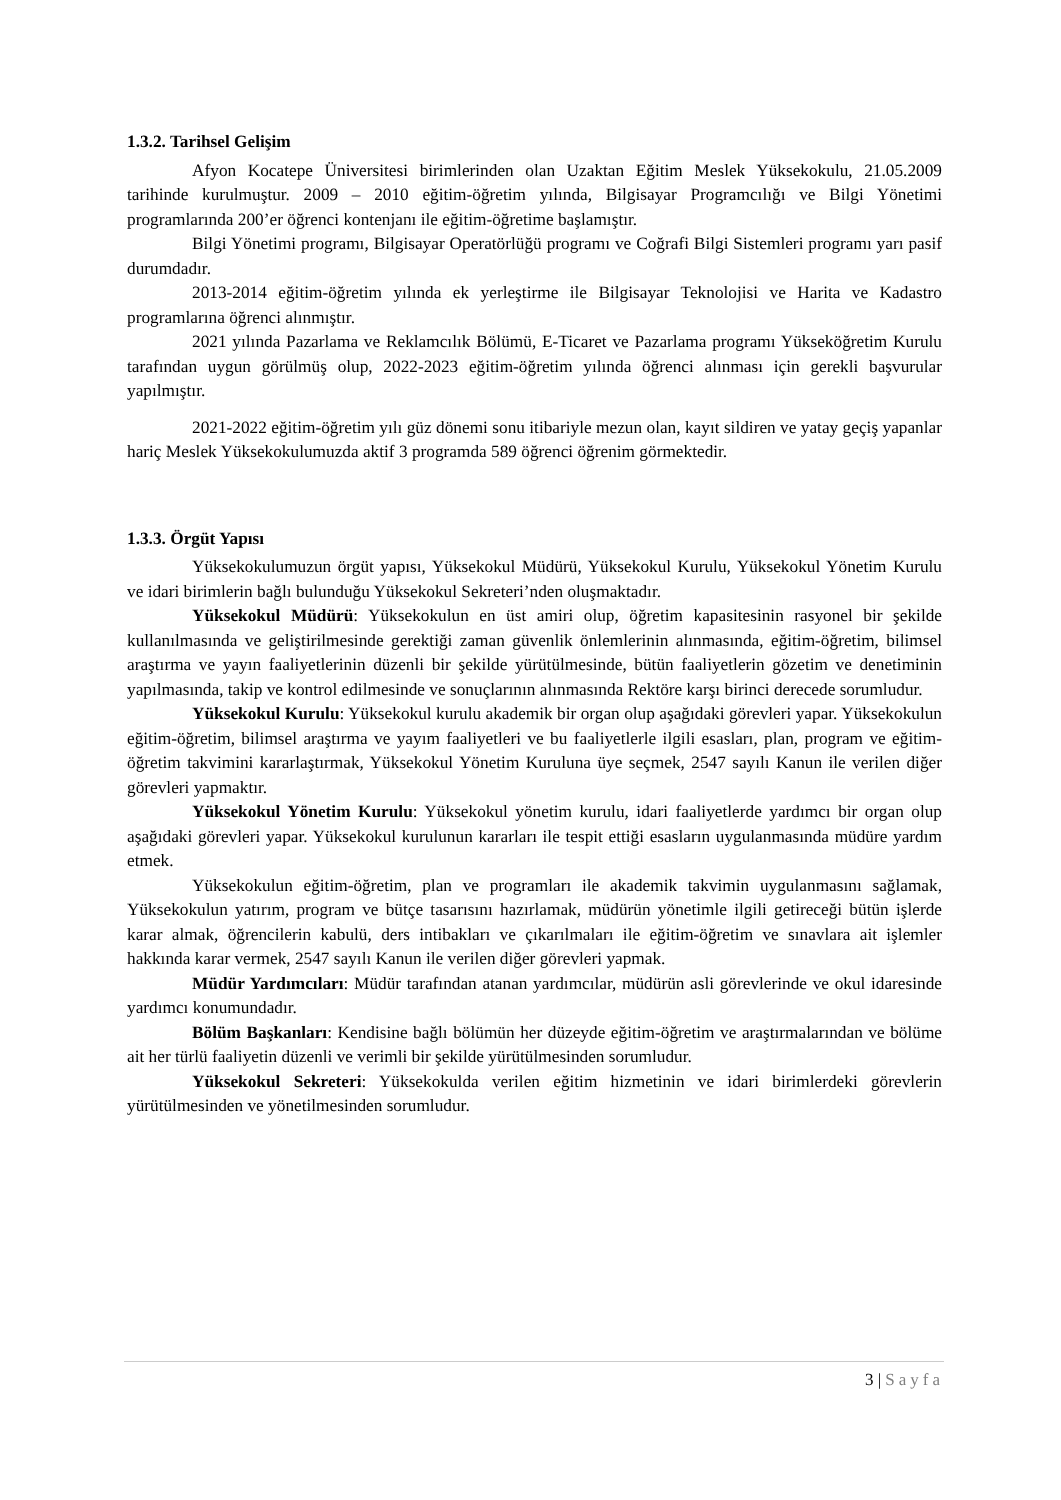1.3.2. Tarihsel Gelişim
Afyon Kocatepe Üniversitesi birimlerinden olan Uzaktan Eğitim Meslek Yüksekokulu, 21.05.2009 tarihinde kurulmuştur. 2009 – 2010 eğitim-öğretim yılında, Bilgisayar Programcılığı ve Bilgi Yönetimi programlarında 200’er öğrenci kontenjanı ile eğitim-öğretime başlamıştır.
Bilgi Yönetimi programı, Bilgisayar Operatörlüğü programı ve Coğrafi Bilgi Sistemleri programı yarı pasif durumdadır.
2013-2014 eğitim-öğretim yılında ek yerleştirme ile Bilgisayar Teknolojisi ve Harita ve Kadastro programlarına öğrenci alınmıştır.
2021 yılında Pazarlama ve Reklamcılık Bölümü, E-Ticaret ve Pazarlama programı Yükseköğretim Kurulu tarafından uygun görülmüş olup, 2022-2023 eğitim-öğretim yılında öğrenci alınması için gerekli başvurular yapılmıştır.
2021-2022 eğitim-öğretim yılı güz dönemi sonu itibariyle mezun olan, kayıt sildiren ve yatay geçiş yapanlar hariç Meslek Yüksekokulumuzda aktif 3 programda 589 öğrenci öğrenim görmektedir.
1.3.3. Örgüt Yapısı
Yüksekokulumuzun örgüt yapısı, Yüksekokul Müdürü, Yüksekokul Kurulu, Yüksekokul Yönetim Kurulu ve idari birimlerin bağlı bulunduğu Yüksekokul Sekreteri’nden oluşmaktadır.
Yüksekokul Müdürü: Yüksekokulun en üst amiri olup, öğretim kapasitesinin rasyonel bir şekilde kullanılmasında ve geliştirilmesinde gerektiği zaman güvenlik önlemlerinin alınmasında, eğitim-öğretim, bilimsel araştırma ve yayın faaliyetlerinin düzenli bir şekilde yürütülmesinde, bütün faaliyetlerin gözetim ve denetiminin yapılmasında, takip ve kontrol edilmesinde ve sonuçlarının alınmasında Rektöre karşı birinci derecede sorumludur.
Yüksekokul Kurulu: Yüksekokul kurulu akademik bir organ olup aşağıdaki görevleri yapar. Yüksekokulun eğitim-öğretim, bilimsel araştırma ve yayım faaliyetleri ve bu faaliyetlerle ilgili esasları, plan, program ve eğitim-öğretim takvimini kararlaştırmak, Yüksekokul Yönetim Kuruluna üye seçmek, 2547 sayılı Kanun ile verilen diğer görevleri yapmaktır.
Yüksekokul Yönetim Kurulu: Yüksekokul yönetim kurulu, idari faaliyetlerde yardımcı bir organ olup aşağıdaki görevleri yapar. Yüksekokul kurulunun kararları ile tespit ettiği esasların uygulanmasında müdüre yardım etmek.
Yüksekokulun eğitim-öğretim, plan ve programları ile akademik takvimin uygulanmasını sağlamak, Yüksekokulun yatırım, program ve bütçe tasarısını hazırlamak, müdürün yönetimle ilgili getireceği bütün işlerde karar almak, öğrencilerin kabulü, ders intibakları ve çıkarılmaları ile eğitim-öğretim ve sınavlara ait işlemler hakkında karar vermek, 2547 sayılı Kanun ile verilen diğer görevleri yapmak.
Müdür Yardımcıları: Müdür tarafından atanan yardımcılar, müdürün asli görevlerinde ve okul idaresinde yardımcı konumundadır.
Bölüm Başkanları: Kendisine bağlı bölümün her düzeyde eğitim-öğretim ve araştırmalarından ve bölüme ait her türlü faaliyetin düzenli ve verimli bir şekilde yürütülmesinden sorumludur.
Yüksekokul Sekreteri: Yüksekokulda verilen eğitim hizmetinin ve idari birimlerdeki görevlerin yürütülmesinden ve yönetilmesinden sorumludur.
3 | Sayfa